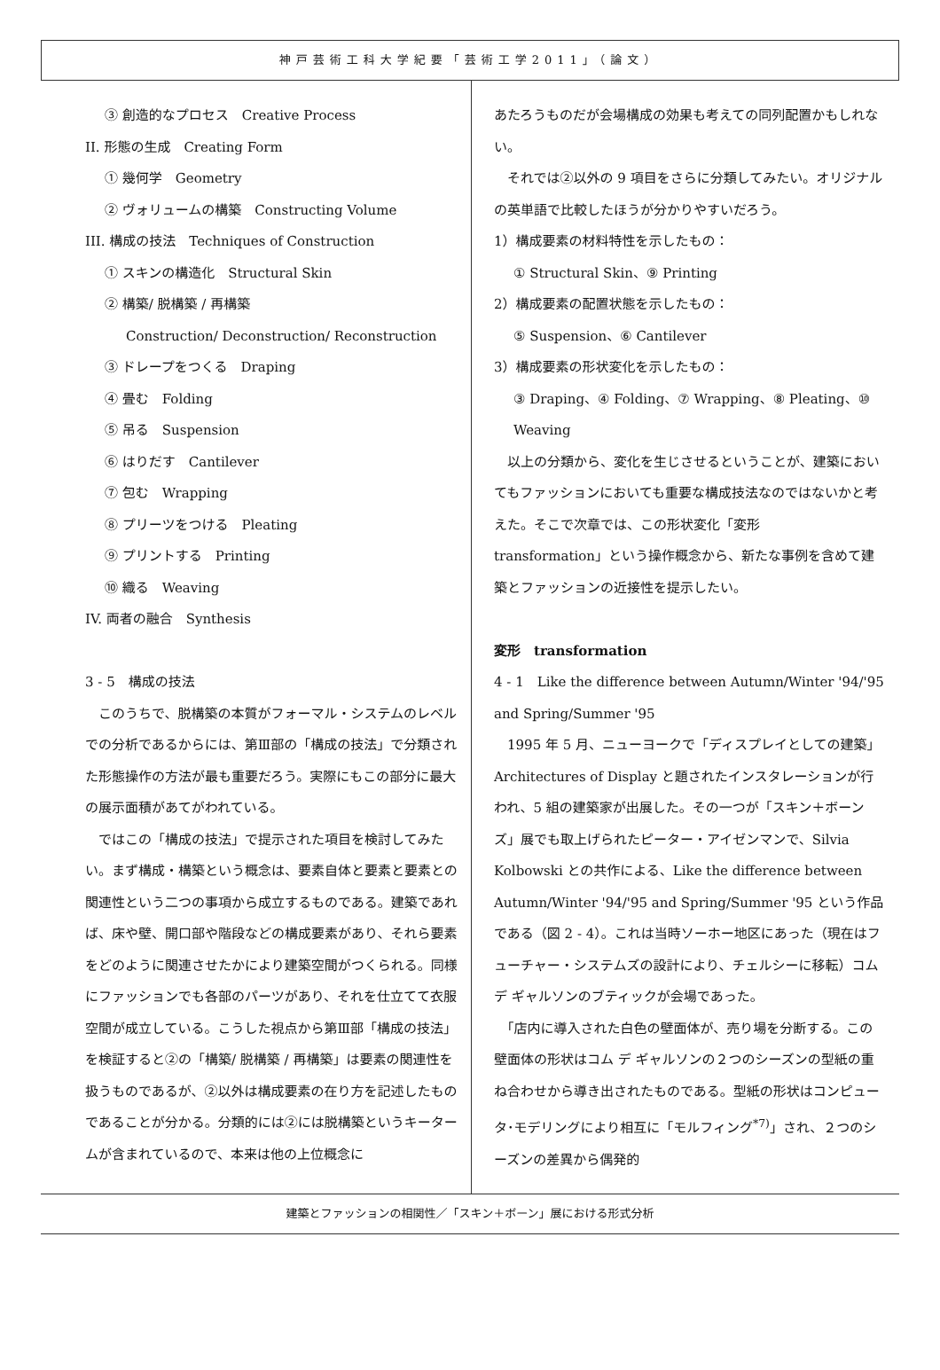神戸芸術工科大学紀要「芸術工学2011」（論文）
③ 創造的なプロセス　Creative Process
II. 形態の生成　Creating Form
① 幾何学　Geometry
② ヴォリュームの構築　Constructing Volume
III. 構成の技法　Techniques of Construction
① スキンの構造化　Structural Skin
② 構築/ 脱構築 / 再構築
Construction/ Deconstruction/ Reconstruction
③ ドレープをつくる　Draping
④ 畳む　Folding
⑤ 吊る　Suspension
⑥ はりだす　Cantilever
⑦ 包む　Wrapping
⑧ プリーツをつける　Pleating
⑨ プリントする　Printing
⑩ 織る　Weaving
IV. 両者の融合　Synthesis
3 - 5　構成の技法
　このうちで、脱構築の本質がフォーマル・システムのレベルでの分析であるからには、第Ⅲ部の「構成の技法」で分類された形態操作の方法が最も重要だろう。実際にもこの部分に最大の展示面積があてがわれている。
　ではこの「構成の技法」で提示された項目を検討してみたい。まず構成・構築という概念は、要素自体と要素と要素との関連性という二つの事項から成立するものである。建築であれば、床や壁、開口部や階段などの構成要素があり、それら要素をどのように関連させたかにより建築空間がつくられる。同様にファッションでも各部のパーツがあり、それを仕立てて衣服空間が成立している。こうした視点から第Ⅲ部「構成の技法」を検証すると②の「構築/ 脱構築 / 再構築」は要素の関連性を扱うものであるが、②以外は構成要素の在り方を記述したものであることが分かる。分類的には②には脱構築というキータームが含まれているので、本来は他の上位概念に
あたろうものだが会場構成の効果も考えての同列配置かもしれない。
　それでは②以外の 9 項目をさらに分類してみたい。オリジナルの英単語で比較したほうが分かりやすいだろう。
1）構成要素の材料特性を示したもの：
① Structural Skin、⑨ Printing
2）構成要素の配置状態を示したもの：
⑤ Suspension、⑥ Cantilever
3）構成要素の形状変化を示したもの：
③ Draping、④ Folding、⑦ Wrapping、⑧ Pleating、⑩ Weaving
　以上の分類から、変化を生じさせるということが、建築においてもファッションにおいても重要な構成技法なのではないかと考えた。そこで次章では、この形状変化「変形　transformation」という操作概念から、新たな事例を含めて建築とファッションの近接性を提示したい。
変形　transformation
4 - 1　Like the difference between Autumn/Winter '94/'95 and Spring/Summer '95
　1995 年 5 月、ニューヨークで「ディスプレイとしての建築」Architectures of Display と題されたインスタレーションが行われ、5 組の建築家が出展した。その一つが「スキン＋ボーンズ」展でも取上げられたピーター・アイゼンマンで、Silvia Kolbowski との共作による、Like the difference between Autumn/Winter '94/'95 and Spring/Summer '95 という作品である（図 2 - 4）。これは当時ソーホー地区にあった（現在はフューチャー・システムズの設計により、チェルシーに移転）コム デ ギャルソンのブティックが会場であった。
　「店内に導入された白色の壁面体が、売り場を分断する。この壁面体の形状はコム デ ギャルソンの２つのシーズンの型紙の重ね合わせから導き出されたものである。型紙の形状はコンピュータ･モデリングにより相互に「モルフィング<sup>*7)</sup>」され、２つのシーズンの差異から偶発的
建築とファッションの相関性／「スキン＋ボーン」展における形式分析